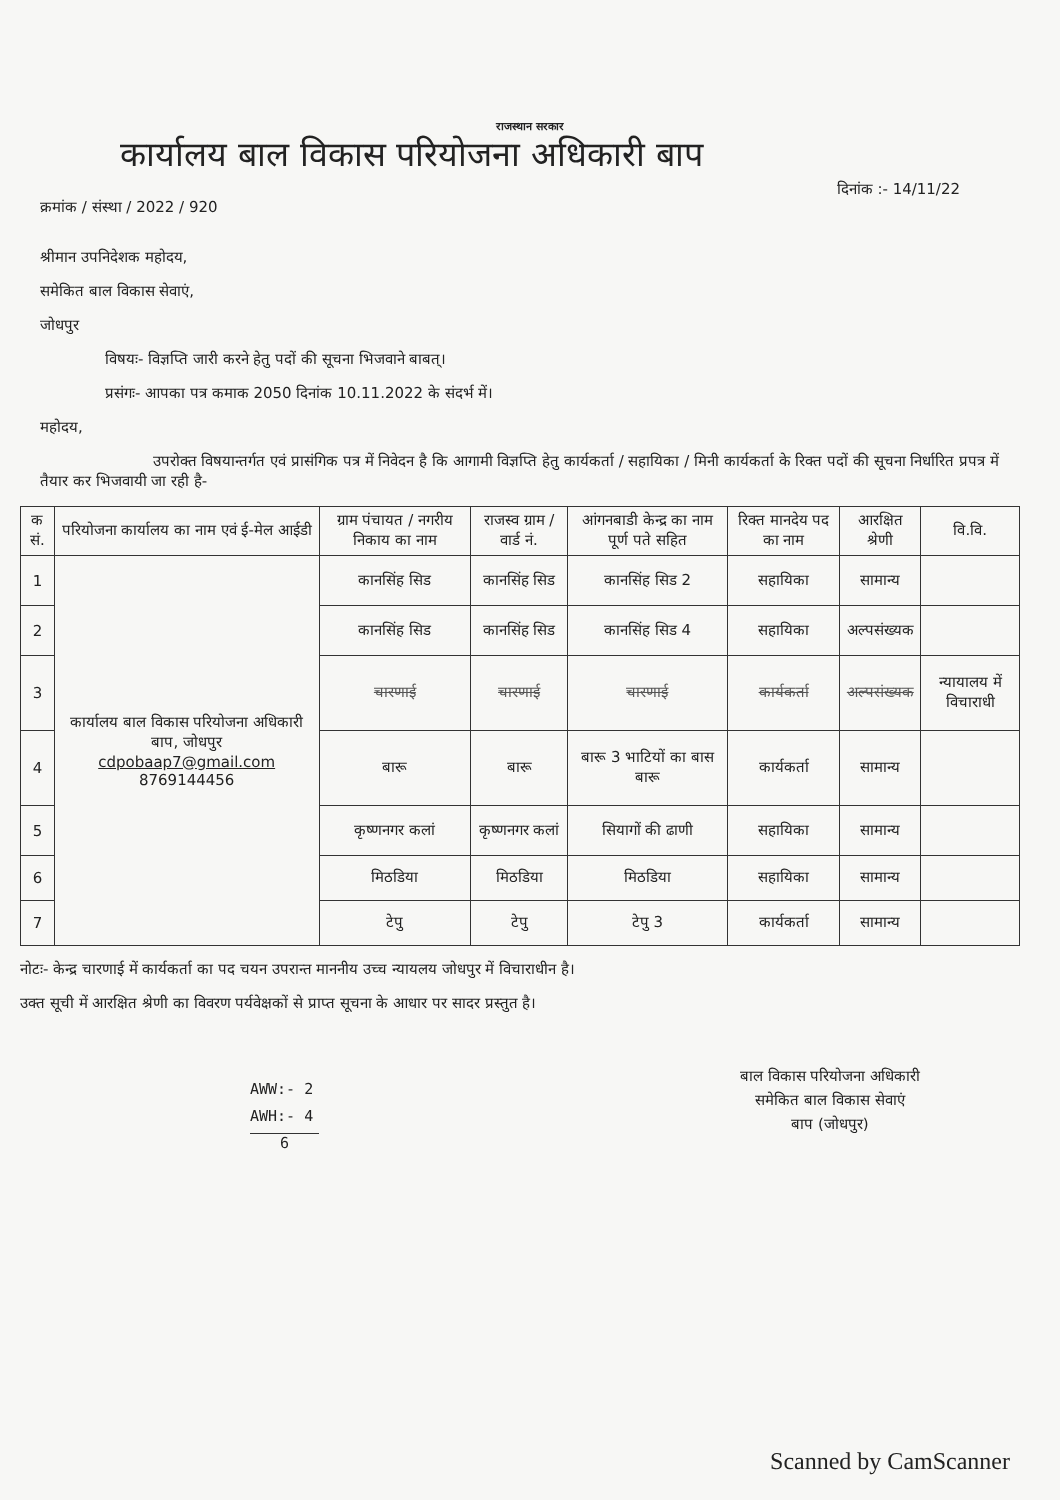राजस्थान सरकार
कार्यालय बाल विकास परियोजना अधिकारी बाप
क्रमांक / संस्था / 2022 / 920 दिनांक :- 14/11/22
श्रीमान उपनिदेशक महोदय,
समेकित बाल विकास सेवाएं,
जोधपुर
विषयः- विज्ञप्ति जारी करने हेतु पदों की सूचना भिजवाने बाबत्।
प्रसंगः- आपका पत्र कमाक 2050 दिनांक 10.11.2022 के संदर्भ में।
महोदय,
उपरोक्त विषयान्तर्गत एवं प्रासंगिक पत्र में निवेदन है कि आगामी विज्ञप्ति हेतु कार्यकर्ता / सहायिका / मिनी कार्यकर्ता के रिक्त पदों की सूचना निर्धारित प्रपत्र में तैयार कर भिजवायी जा रही है-
| क सं. | परियोजना कार्यालय का नाम एवं ई-मेल आईडी | ग्राम पंचायत / नगरीय निकाय का नाम | राजस्व ग्राम / वार्ड नं. | आंगनबाडी केन्द्र का नाम पूर्ण पते सहित | रिक्त मानदेय पद का नाम | आरक्षित श्रेणी | वि.वि. |
| --- | --- | --- | --- | --- | --- | --- | --- |
| 1 | कार्यालय बाल विकास परियोजना अधिकारी बाप, जोधपुर cdpobaap7@gmail.com 8769144456 | कानसिंह सिड | कानसिंह सिड | कानसिंह सिड 2 | सहायिका | सामान्य | |
| 2 | | कानसिंह सिड | कानसिंह सिड | कानसिंह सिड 4 | सहायिका | अल्पसंख्यक | |
| 3 | | चारणाई | चारणाई | चारणाई | कार्यकर्ता | अल्पसंख्यक | न्यायालय में विचाराधी |
| 4 | | बारू | बारू | बारू 3 भाटियों का बास बारू | कार्यकर्ता | सामान्य | |
| 5 | | कृष्णनगर कलां | कृष्णनगर कलां | सियागों की ढाणी | सहायिका | सामान्य | |
| 6 | | मिठडिया | मिठडिया | मिठडिया | सहायिका | सामान्य | |
| 7 | | टेपु | टेपु | टेपु 3 | कार्यकर्ता | सामान्य | |
नोटः- केन्द्र चारणाई में कार्यकर्ता का पद चयन उपरान्त माननीय उच्च न्यायलय जोधपुर में विचाराधीन है।
उक्त सूची में आरक्षित श्रेणी का विवरण पर्यवेक्षकों से प्राप्त सूचना के आधार पर सादर प्रस्तुत है।
बाल विकास परियोजना अधिकारी
समेकित बाल विकास सेवाएं
बाप (जोधपुर)
AWW:- 2
AWH:- 4
6
Scanned by CamScanner